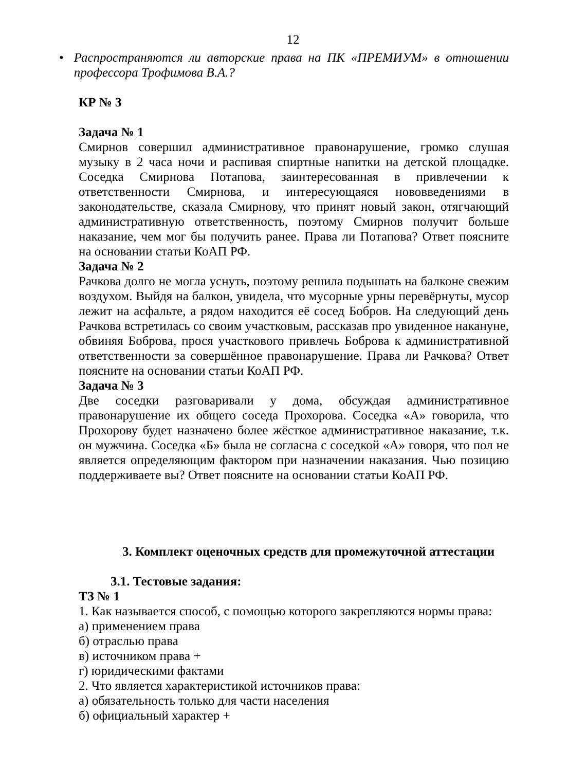12
• Распространяются ли авторские права на ПК «ПРЕМИУМ» в отношении профессора Трофимова В.А.?
КР № 3
Задача № 1
Смирнов совершил административное правонарушение, громко слушая музыку в 2 часа ночи и распивая спиртные напитки на детской площадке. Соседка Смирнова Потапова, заинтересованная в привлечении к ответственности Смирнова, и интересующаяся нововведениями в законодательстве, сказала Смирнову, что принят новый закон, отягчающий административную ответственность, поэтому Смирнов получит больше наказание, чем мог бы получить ранее. Права ли Потапова? Ответ поясните на основании статьи КоАП РФ.
Задача № 2
Рачкова долго не могла уснуть, поэтому решила подышать на балконе свежим воздухом. Выйдя на балкон, увидела, что мусорные урны перевёрнуты, мусор лежит на асфальте, а рядом находится её сосед Бобров. На следующий день Рачкова встретилась со своим участковым, рассказав про увиденное накануне, обвиняя Боброва, прося участкового привлечь Боброва к административной ответственности за совершённое правонарушение. Права ли Рачкова? Ответ поясните на основании статьи КоАП РФ.
Задача № 3
Две соседки разговаривали у дома, обсуждая административное правонарушение их общего соседа Прохорова. Соседка «А» говорила, что Прохорову будет назначено более жёсткое административное наказание, т.к. он мужчина. Соседка «Б» была не согласна с соседкой «А» говоря, что пол не является определяющим фактором при назначении наказания. Чью позицию поддерживаете вы? Ответ поясните на основании статьи КоАП РФ.
3. Комплект оценочных средств для промежуточной аттестации
3.1. Тестовые задания:
ТЗ № 1
1. Как называется способ, с помощью которого закрепляются нормы права:
а) применением права
б) отраслью права
в) источником права +
г) юридическими фактами
2. Что является характеристикой источников права:
а) обязательность только для части населения
б) официальный характер +